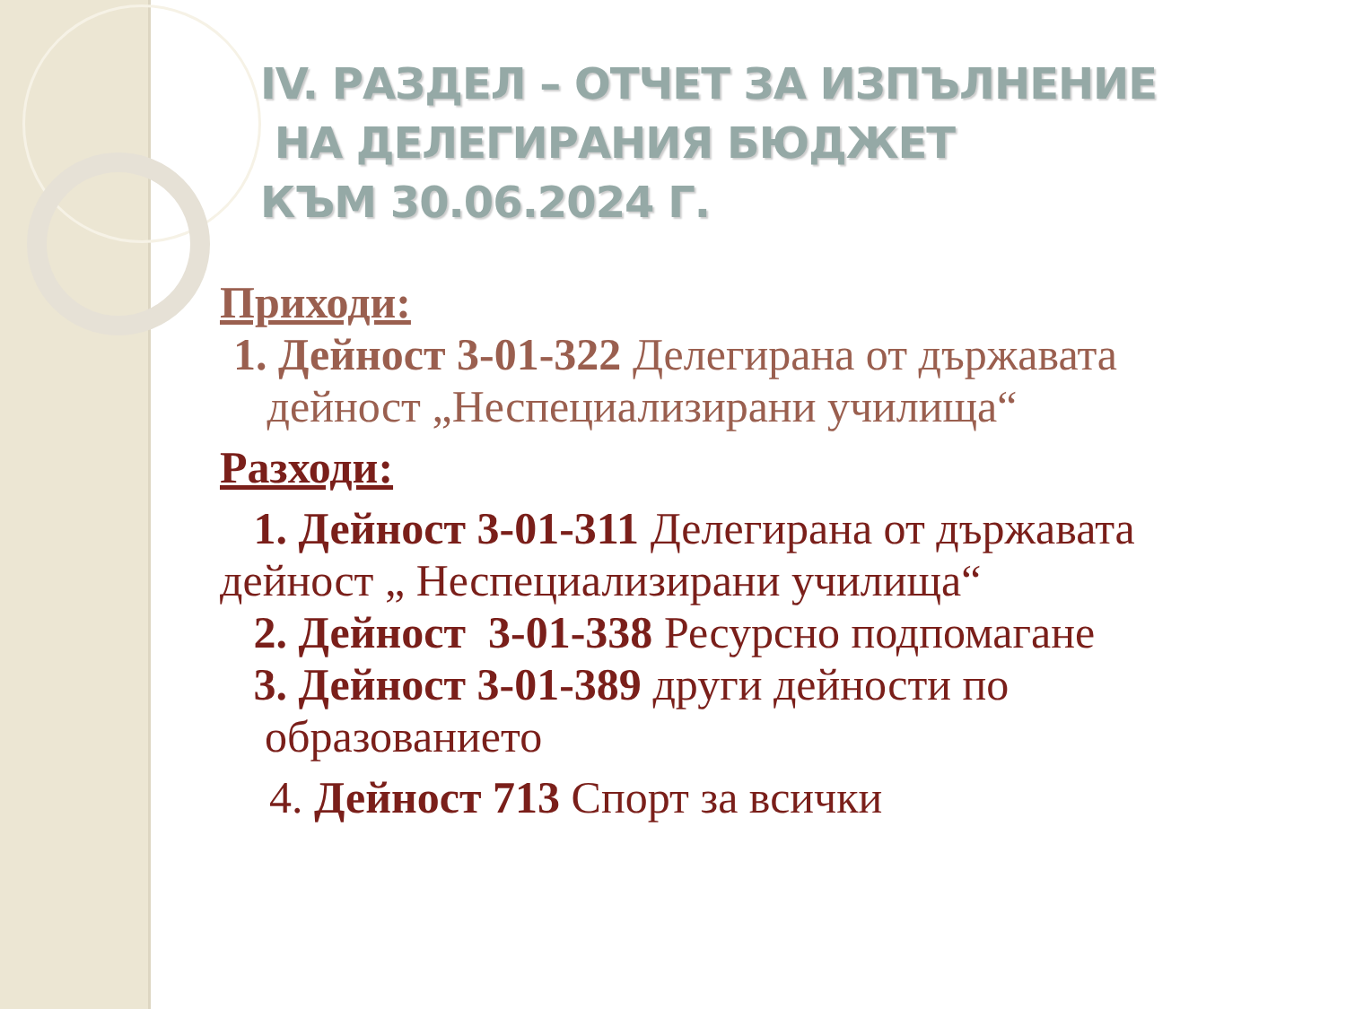IV. РАЗДЕЛ – ОТЧЕТ ЗА ИЗПЪЛНЕНИЕ
НА ДЕЛЕГИРАНИЯ БЮДЖЕТ
КЪМ 30.06.2024 Г.
Приходи:
1. Дейност 3-01-322 Делегирана от държавата
дейност „Неспециализирани училища“
Разходи:
1. Дейност 3-01-311 Делегирана от държавата
дейност „ Неспециализирани училища“
2. Дейност 3-01-338 Ресурсно подпомагане
3. Дейност 3-01-389 други дейности по
образованието
4. Дейност 713 Спорт за всички